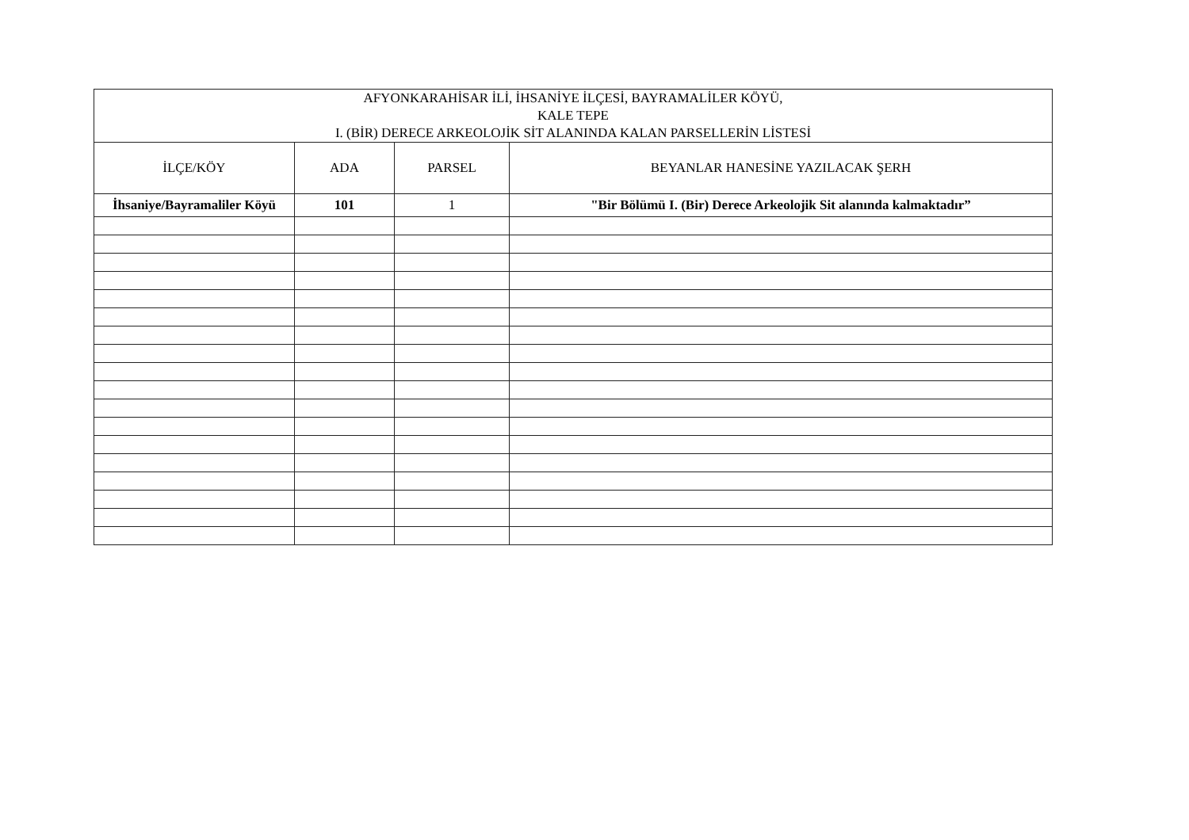| AFYONKARAHİSAR İLİ, İHSANİYE İLÇESİ, BAYRAMALİLER KÖYÜ, KALE TEPE I. (BİR) DERECE ARKEOLOJİK SİT ALANINDA KALAN PARSELLERİN LİSTESİ | | | |
| --- | --- | --- | --- |
| İLÇE/KÖY | ADA | PARSEL | BEYANLAR HANESİNE YAZILACAK ŞERH |
| İhsaniye/Bayramaliler Köyü | 101 | 1 | "Bir Bölümü I. (Bir) Derece Arkeolojik Sit alanında kalmaktadır” |